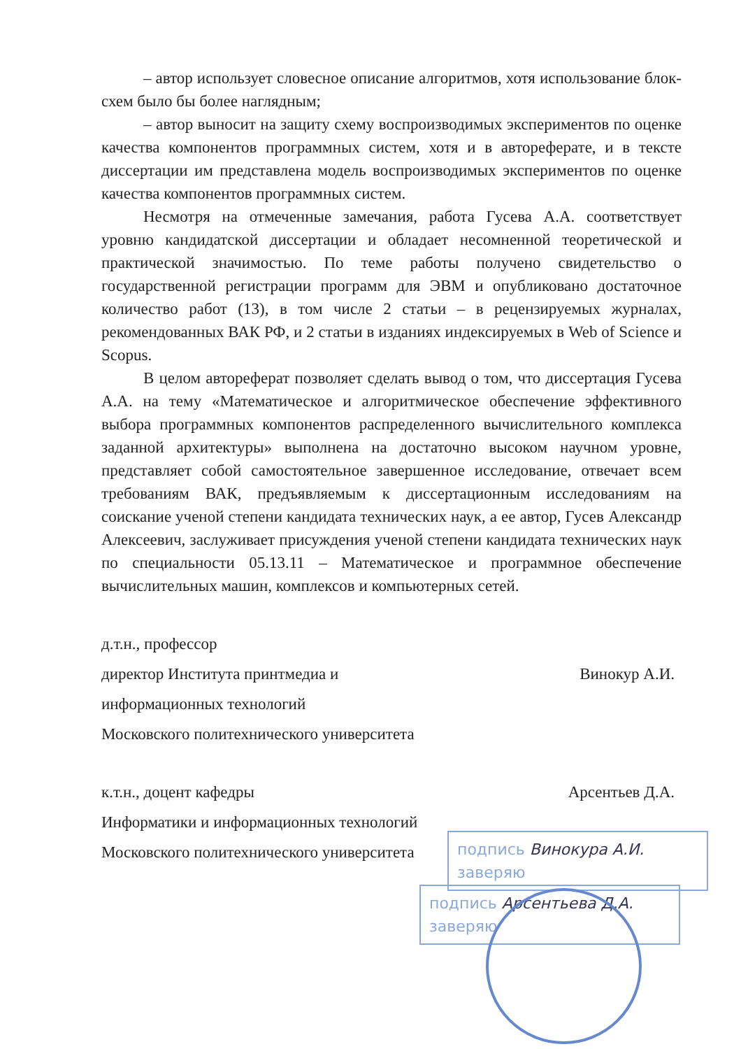– автор использует словесное описание алгоритмов, хотя использование блок-схем было бы более наглядным;
– автор выносит на защиту схему воспроизводимых экспериментов по оценке качества компонентов программных систем, хотя и в автореферате, и в тексте диссертации им представлена модель воспроизводимых экспериментов по оценке качества компонентов программных систем.
Несмотря на отмеченные замечания, работа Гусева А.А. соответствует уровню кандидатской диссертации и обладает несомненной теоретической и практической значимостью. По теме работы получено свидетельство о государственной регистрации программ для ЭВМ и опубликовано достаточное количество работ (13), в том числе 2 статьи – в рецензируемых журналах, рекомендованных ВАК РФ, и 2 статьи в изданиях индексируемых в Web of Science и Scopus.
В целом автореферат позволяет сделать вывод о том, что диссертация Гусева А.А. на тему «Математическое и алгоритмическое обеспечение эффективного выбора программных компонентов распределенного вычислительного комплекса заданной архитектуры» выполнена на достаточно высоком научном уровне, представляет собой самостоятельное завершенное исследование, отвечает всем требованиям ВАК, предъявляемым к диссертационным исследованиям на соискание ученой степени кандидата технических наук, а ее автор, Гусев Александр Алексеевич, заслуживает присуждения ученой степени кандидата технических наук по специальности 05.13.11 – Математическое и программное обеспечение вычислительных машин, комплексов и компьютерных сетей.
д.т.н., профессор
директор Института принтмедиа и
информационных технологий
Московского политехнического университета
Винокур А.И.
к.т.н., доцент кафедры
Информатики и информационных технологий
Московского политехнического университета
Арсентьев Д.А.
подпись Винокура А.И. заверяю
подпись Арсентьева Д.А. заверяю